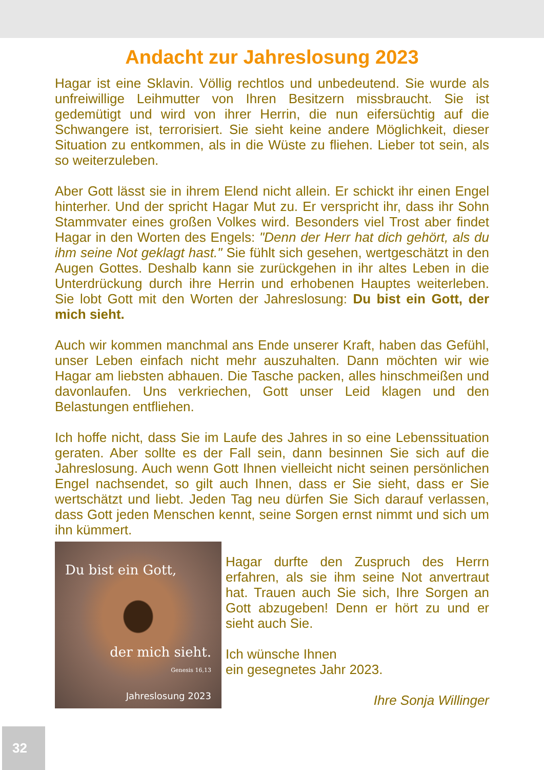Andacht zur Jahreslosung 2023
Hagar ist eine Sklavin. Völlig rechtlos und unbedeutend. Sie wurde als unfreiwillige Leihmutter von Ihren Besitzern missbraucht. Sie ist gedemütigt und wird von ihrer Herrin, die nun eifersüchtig auf die Schwangere ist, terrorisiert. Sie sieht keine andere Möglichkeit, dieser Situation zu entkommen, als in die Wüste zu fliehen. Lieber tot sein, als so weiterzuleben.
Aber Gott lässt sie in ihrem Elend nicht allein. Er schickt ihr einen Engel hinterher. Und der spricht Hagar Mut zu. Er verspricht ihr, dass ihr Sohn Stammvater eines großen Volkes wird. Besonders viel Trost aber findet Hagar in den Worten des Engels: "Denn der Herr hat dich gehört, als du ihm seine Not geklagt hast." Sie fühlt sich gesehen, wertgeschätzt in den Augen Gottes. Deshalb kann sie zurückgehen in ihr altes Leben in die Unterdrückung durch ihre Herrin und erhobenen Hauptes weiterleben. Sie lobt Gott mit den Worten der Jahreslosung: Du bist ein Gott, der mich sieht.
Auch wir kommen manchmal ans Ende unserer Kraft, haben das Gefühl, unser Leben einfach nicht mehr auszuhalten. Dann möchten wir wie Hagar am liebsten abhauen. Die Tasche packen, alles hinschmeißen und davonlaufen. Uns verkriechen, Gott unser Leid klagen und den Belastungen entfliehen.
Ich hoffe nicht, dass Sie im Laufe des Jahres in so eine Lebenssituation geraten. Aber sollte es der Fall sein, dann besinnen Sie sich auf die Jahreslosung. Auch wenn Gott Ihnen vielleicht nicht seinen persönlichen Engel nachsendet, so gilt auch Ihnen, dass er Sie sieht, dass er Sie wertschätzt und liebt. Jeden Tag neu dürfen Sie Sich darauf verlassen, dass Gott jeden Menschen kennt, seine Sorgen ernst nimmt und sich um ihn kümmert.
Du bist ein Gott,
der mich sieht.
Genesis 16,13
Jahreslosung 2023
Hagar durfte den Zuspruch des Herrn erfahren, als sie ihm seine Not anvertraut hat. Trauen auch Sie sich, Ihre Sorgen an Gott abzugeben! Denn er hört zu und er sieht auch Sie.
Ich wünsche Ihnen
ein gesegnetes Jahr 2023.
Ihre Sonja Willinger
32